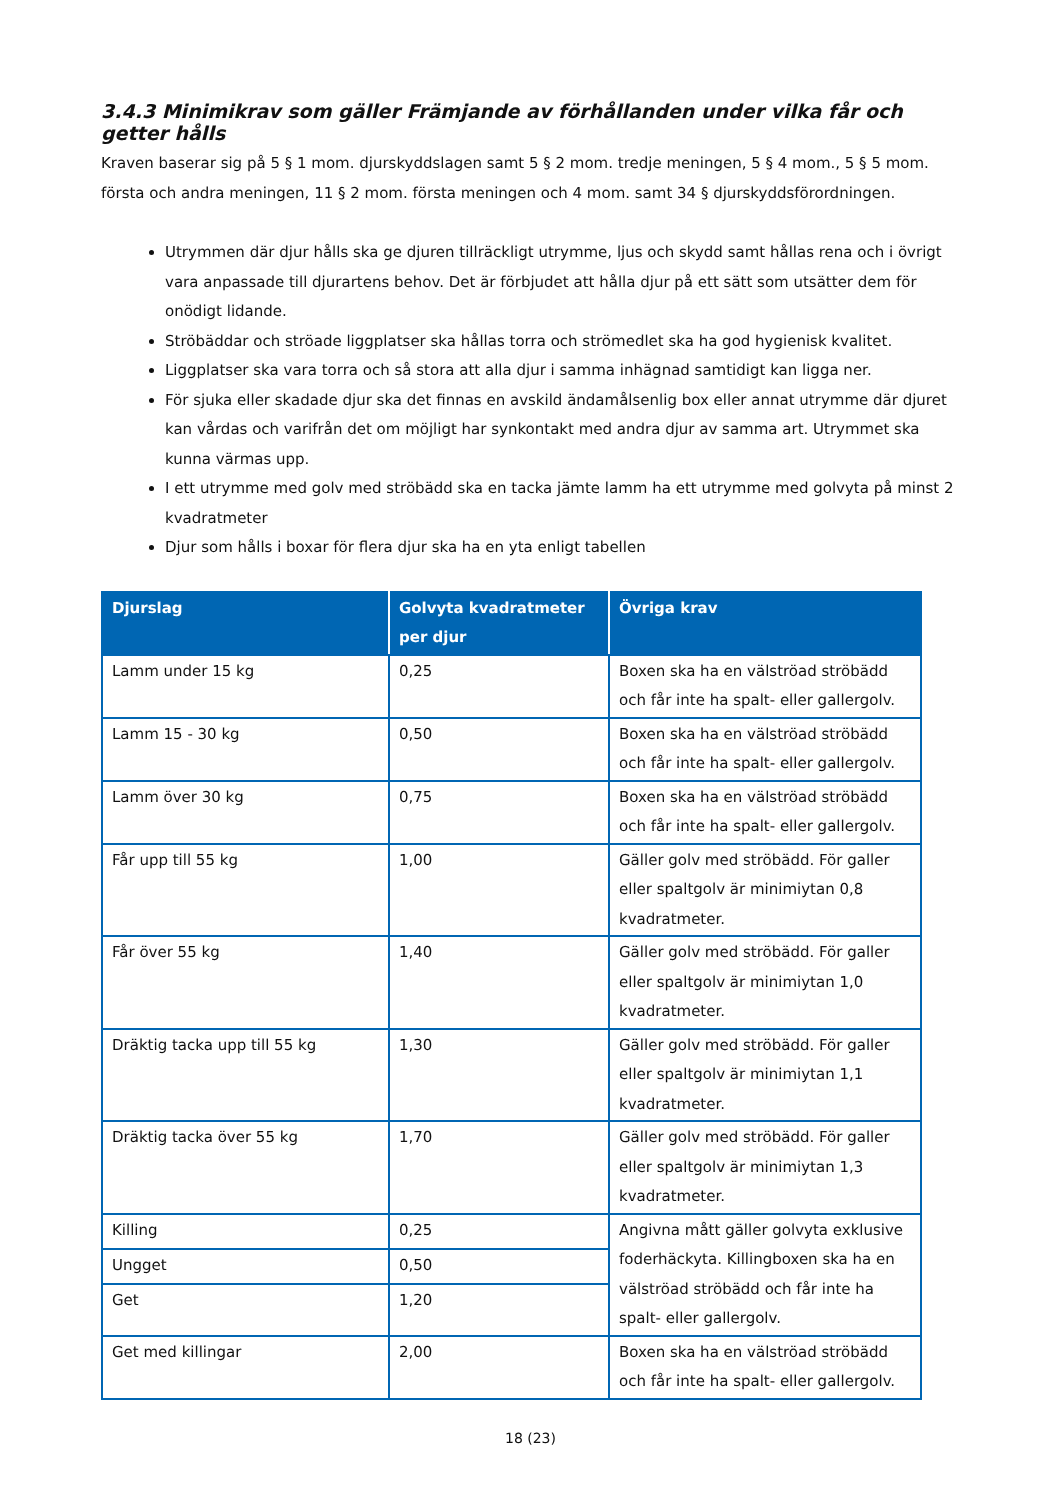3.4.3 Minimikrav som gäller Främjande av förhållanden under vilka får och getter hålls
Kraven baserar sig på 5 § 1 mom. djurskyddslagen samt 5 § 2 mom. tredje meningen, 5 § 4 mom., 5 § 5 mom. första och andra meningen, 11 § 2 mom. första meningen och 4 mom. samt 34 § djurskyddsförordningen.
Utrymmen där djur hålls ska ge djuren tillräckligt utrymme, ljus och skydd samt hållas rena och i övrigt vara anpassade till djurartens behov. Det är förbjudet att hålla djur på ett sätt som utsätter dem för onödigt lidande.
Ströbäddar och ströade liggplatser ska hållas torra och strömedlet ska ha god hygienisk kvalitet.
Liggplatser ska vara torra och så stora att alla djur i samma inhägnad samtidigt kan ligga ner.
För sjuka eller skadade djur ska det finnas en avskild ändamålsenlig box eller annat utrymme där djuret kan vårdas och varifrån det om möjligt har synkontakt med andra djur av samma art. Utrymmet ska kunna värmas upp.
I ett utrymme med golv med ströbädd ska en tacka jämte lamm ha ett utrymme med golvyta på minst 2 kvadratmeter
Djur som hålls i boxar för flera djur ska ha en yta enligt tabellen
| Djurslag | Golvyta kvadratmeter per djur | Övriga krav |
| --- | --- | --- |
| Lamm under 15 kg | 0,25 | Boxen ska ha en välströad ströbädd och får inte ha spalt- eller gallergolv. |
| Lamm 15 - 30 kg | 0,50 | Boxen ska ha en välströad ströbädd och får inte ha spalt- eller gallergolv. |
| Lamm över 30 kg | 0,75 | Boxen ska ha en välströad ströbädd och får inte ha spalt- eller gallergolv. |
| Får upp till 55 kg | 1,00 | Gäller golv med ströbädd. För galler eller spaltgolv är minimiytan 0,8 kvadratmeter. |
| Får över 55 kg | 1,40 | Gäller golv med ströbädd. För galler eller spaltgolv är minimiytan 1,0 kvadratmeter. |
| Dräktig tacka upp till 55 kg | 1,30 | Gäller golv med ströbädd. För galler eller spaltgolv är minimiytan 1,1 kvadratmeter. |
| Dräktig tacka över 55 kg | 1,70 | Gäller golv med ströbädd. För galler eller spaltgolv är minimiytan 1,3 kvadratmeter. |
| Killing | 0,25 | Angivna mått gäller golvyta exklusive foderhäckyta. Killingboxen ska ha en välströad ströbädd och får inte ha spalt- eller gallergolv. |
| Ungget | 0,50 | |
| Get | 1,20 | |
| Get med killingar | 2,00 | Boxen ska ha en välströad ströbädd och får inte ha spalt- eller gallergolv. |
18 (23)